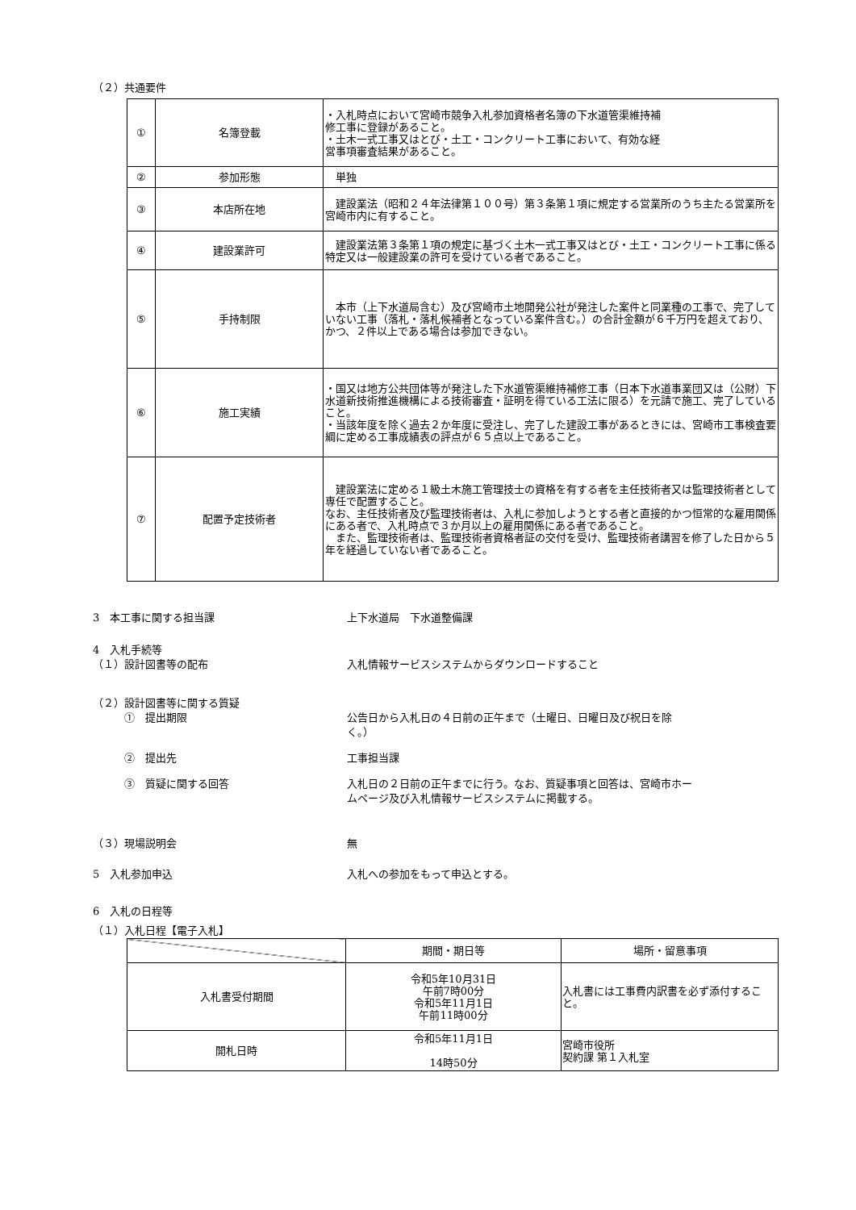（２）共通要件
| ① | 名簿登載 | ・入札時点において宮崎市競争入札参加資格者名簿の下水道管渠維持補 修工事に登録があること。 ・土木一式工事又はとび・土工・コンクリート工事において、有効な経 営事項審査結果があること。 |
| ② | 参加形態 | 単独 |
| ③ | 本店所在地 | 建設業法（昭和２４年法律第１００号）第３条第１項に規定する営業所のうち主たる営業所を宮崎市内に有すること。 |
| ④ | 建設業許可 | 建設業法第３条第１項の規定に基づく土木一式工事又はとび・土工・コンクリート工事に係る特定又は一般建設業の許可を受けている者であること。 |
| ⑤ | 手持制限 | 本市（上下水道局含む）及び宮崎市土地開発公社が発注した案件と同業種の工事で、完了していない工事（落札・落札候補者となっている案件含む。）の合計金額が６千万円を超えており、かつ、２件以上である場合は参加できない。 |
| ⑥ | 施工実績 | ・国又は地方公共団体等が発注した下水道管渠維持補修工事（日本下水道事業団又は（公財）下水道新技術推進機構による技術審査・証明を得ている工法に限る）を元請で施工、完了していること。 ・当該年度を除く過去２か年度に受注し、完了した建設工事があるときには、宮崎市工事検査要綱に定める工事成績表の評点が６５点以上であること。 |
| ⑦ | 配置予定技術者 | 建設業法に定める１級土木施工管理技士の資格を有する者を主任技術者又は監理技術者として専任で配置すること。 なお、主任技術者及び監理技術者は、入札に参加しようとする者と直接的かつ恒常的な雇用関係にある者で、入札時点で３か月以上の雇用関係にある者であること。 また、監理技術者は、監理技術者資格者証の交付を受け、監理技術者講習を修了した日から５年を経過していない者であること。 |
3　本工事に関する担当課 上下水道局　下水道整備課
4　入札手続等
（１）設計図書等の配布 入札情報サービスシステムからダウンロードすること
（２）設計図書等に関する質疑
　　　①　提出期限 公告日から入札日の４日前の正午まで（土曜日、日曜日及び祝日を除
く。）
　　　②　提出先 工事担当課
　　　③　質疑に関する回答 入札日の２日前の正午までに行う。なお、質疑事項と回答は、宮崎市ホー
ムページ及び入札情報サービスシステムに掲載する。
（３）現場説明会 無
5　入札参加申込 入札への参加をもって申込とする。
6　入札の日程等
（１）入札日程【電子入札】
| | 期間・期日等 | 場所・留意事項 |
| --- | --- | --- |
| 入札書受付期間 | 令和5年10月31日 午前7時00分 令和5年11月1日 午前11時00分 | 入札書には工事費内訳書を必ず添付すること。 |
| 開札日時 | 令和5年11月1日 14時50分 | 宮崎市役所 契約課 第１入札室 |